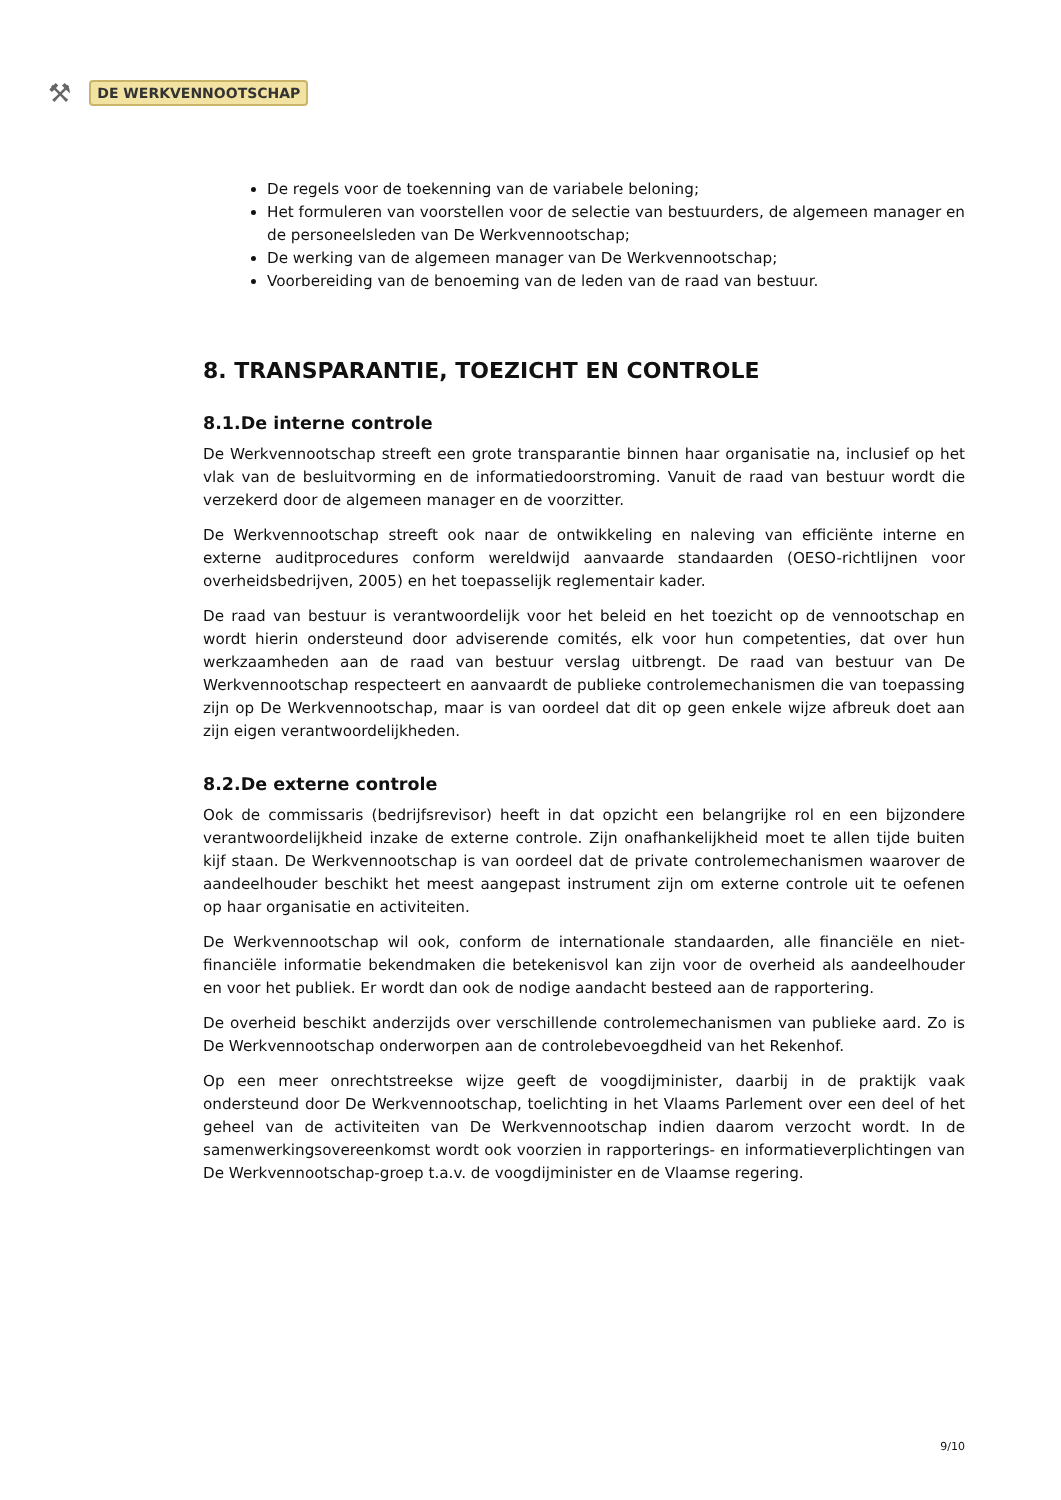⚒ DE WERKVENNOOTSCHAP
De regels voor de toekenning van de variabele beloning;
Het formuleren van voorstellen voor de selectie van bestuurders, de algemeen manager en de personeelsleden van De Werkvennootschap;
De werking van de algemeen manager van De Werkvennootschap;
Voorbereiding van de benoeming van de leden van de raad van bestuur.
8. TRANSPARANTIE, TOEZICHT EN CONTROLE
8.1.De interne controle
De Werkvennootschap streeft een grote transparantie binnen haar organisatie na, inclusief op het vlak van de besluitvorming en de informatiedoorstroming. Vanuit de raad van bestuur wordt die verzekerd door de algemeen manager en de voorzitter.
De Werkvennootschap streeft ook naar de ontwikkeling en naleving van efficiënte interne en externe auditprocedures conform wereldwijd aanvaarde standaarden (OESO-richtlijnen voor overheidsbedrijven, 2005) en het toepasselijk reglementair kader.
De raad van bestuur is verantwoordelijk voor het beleid en het toezicht op de vennootschap en wordt hierin ondersteund door adviserende comités, elk voor hun competenties, dat over hun werkzaamheden aan de raad van bestuur verslag uitbrengt. De raad van bestuur van De Werkvennootschap respecteert en aanvaardt de publieke controlemechanismen die van toepassing zijn op De Werkvennootschap, maar is van oordeel dat dit op geen enkele wijze afbreuk doet aan zijn eigen verantwoordelijkheden.
8.2.De externe controle
Ook de commissaris (bedrijfsrevisor) heeft in dat opzicht een belangrijke rol en een bijzondere verantwoordelijkheid inzake de externe controle. Zijn onafhankelijkheid moet te allen tijde buiten kijf staan. De Werkvennootschap is van oordeel dat de private controlemechanismen waarover de aandeelhouder beschikt het meest aangepast instrument zijn om externe controle uit te oefenen op haar organisatie en activiteiten.
De Werkvennootschap wil ook, conform de internationale standaarden, alle financiële en niet-financiële informatie bekendmaken die betekenisvol kan zijn voor de overheid als aandeelhouder en voor het publiek. Er wordt dan ook de nodige aandacht besteed aan de rapportering.
De overheid beschikt anderzijds over verschillende controlemechanismen van publieke aard. Zo is De Werkvennootschap onderworpen aan de controlebevoegdheid van het Rekenhof.
Op een meer onrechtstreekse wijze geeft de voogdijminister, daarbij in de praktijk vaak ondersteund door De Werkvennootschap, toelichting in het Vlaams Parlement over een deel of het geheel van de activiteiten van De Werkvennootschap indien daarom verzocht wordt. In de samenwerkingsovereenkomst wordt ook voorzien in rapporterings- en informatieverplichtingen van De Werkvennootschap-groep t.a.v. de voogdijminister en de Vlaamse regering.
9/10